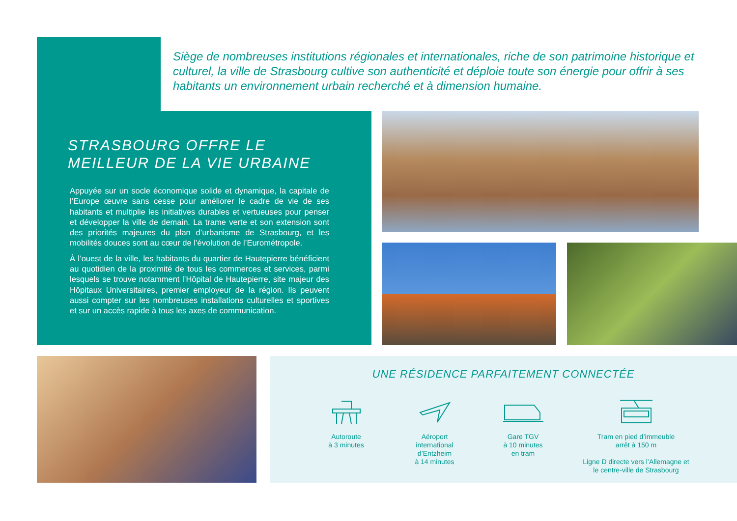Siège de nombreuses institutions régionales et internationales, riche de son patrimoine historique et culturel, la ville de Strasbourg cultive son authenticité et déploie toute son énergie pour offrir à ses habitants un environnement urbain recherché et à dimension humaine.
STRASBOURG OFFRE LE MEILLEUR DE LA VIE URBAINE
Appuyée sur un socle économique solide et dynamique, la capitale de l’Europe œuvre sans cesse pour améliorer le cadre de vie de ses habitants et multiplie les initiatives durables et vertueuses pour penser et développer la ville de demain. La trame verte et son extension sont des priorités majeures du plan d’urbanisme de Strasbourg, et les mobilités douces sont au cœur de l’évolution de l’Eurométropole.
À l’ouest de la ville, les habitants du quartier de Hautepierre bénéficient au quotidien de la proximité de tous les commerces et services, parmi lesquels se trouve notamment l’Hôpital de Hautepierre, site majeur des Hôpitaux Universitaires, premier employeur de la région. Ils peuvent aussi compter sur les nombreuses installations culturelles et sportives et sur un accès rapide à tous les axes de communication.
UNE RÉSIDENCE PARFAITEMENT CONNECTÉE
Autoroute
à 3 minutes
Aéroport
international
d’Entzheim
à 14 minutes
Gare TGV
à 10 minutes
en tram
Tram en pied d’immeuble
arrêt à 150 m
Ligne D directe vers l’Allemagne et
le centre-ville de Strasbourg